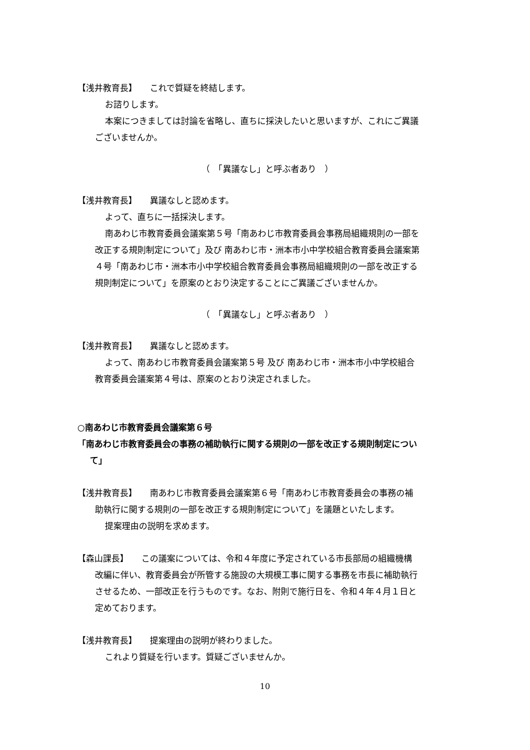【浅井教育長】　　これで質疑を終結します。
お諮りします。
本案につきましては討論を省略し、直ちに採決したいと思いますが、これにご異議
ございませんか。
（　「異議なし」と呼ぶ者あり　）
【浅井教育長】　　異議なしと認めます。
よって、直ちに一括採決します。
南あわじ市教育委員会議案第５号「南あわじ市教育委員会事務局組織規則の一部を
改正する規則制定について」及び 南あわじ市・洲本市小中学校組合教育委員会議案第
４号「南あわじ市・洲本市小中学校組合教育委員会事務局組織規則の一部を改正する
規則制定について」を原案のとおり決定することにご異議ございませんか。
（　「異議なし」と呼ぶ者あり　）
【浅井教育長】　　異議なしと認めます。
よって、南あわじ市教育委員会議案第５号 及び 南あわじ市・洲本市小中学校組合
教育委員会議案第４号は、原案のとおり決定されました。
○南あわじ市教育委員会議案第６号
「南あわじ市教育委員会の事務の補助執行に関する規則の一部を改正する規則制定につい
て」
【浅井教育長】　　南あわじ市教育委員会議案第６号「南あわじ市教育委員会の事務の補
助執行に関する規則の一部を改正する規則制定について」を議題といたします。
提案理由の説明を求めます。
【森山課長】　　この議案については、令和４年度に予定されている市長部局の組織機構
改編に伴い、教育委員会が所管する施設の大規模工事に関する事務を市長に補助執行
させるため、一部改正を行うものです。なお、附則で施行日を、令和４年４月１日と
定めております。
【浅井教育長】　　提案理由の説明が終わりました。
これより質疑を行います。質疑ございませんか。
10